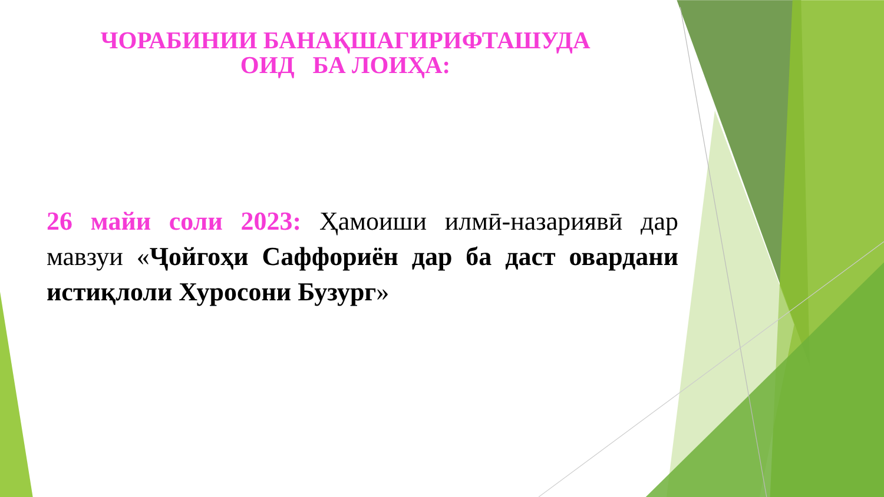ЧОРАБИНИИ БАНАҚШАГИРИФТАШУДА
ОИД БА ЛОИҲА:
26 майи соли 2023: Ҳамоиши илмӣ-назариявӣ дар мавзуи «Ҷойгоҳи Саффориён дар ба даст овардани истиқлоли Хуросони Бузург»